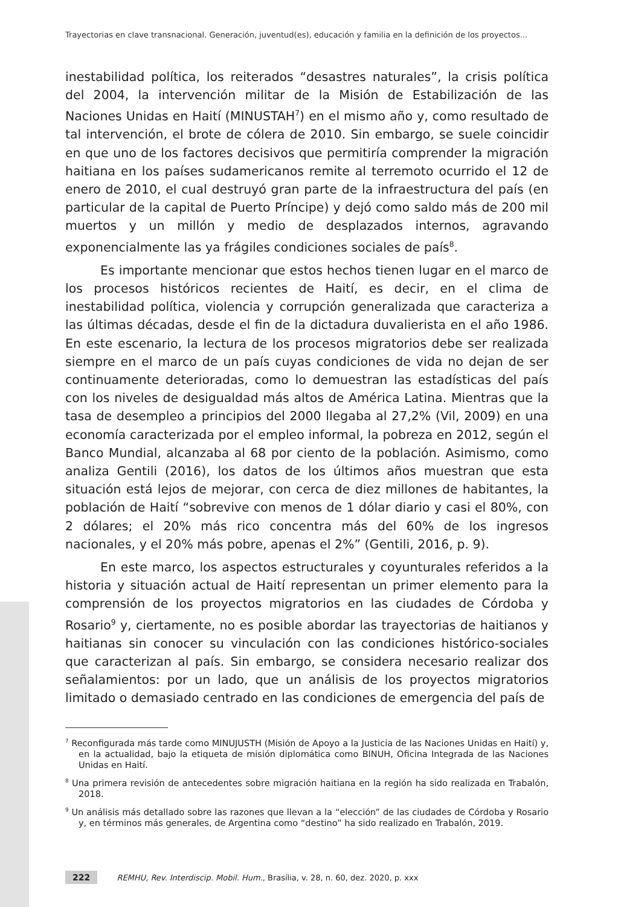Trayectorias en clave transnacional. Generación, juventud(es), educación y familia en la definición de los proyectos...
inestabilidad política, los reiterados “desastres naturales”, la crisis política del 2004, la intervención militar de la Misión de Estabilización de las Naciones Unidas en Haití (MINUSTAH<sup>7</sup>) en el mismo año y, como resultado de tal intervención, el brote de cólera de 2010. Sin embargo, se suele coincidir en que uno de los factores decisivos que permitiría comprender la migración haitiana en los países sudamericanos remite al terremoto ocurrido el 12 de enero de 2010, el cual destruyó gran parte de la infraestructura del país (en particular de la capital de Puerto Príncipe) y dejó como saldo más de 200 mil muertos y un millón y medio de desplazados internos, agravando exponencialmente las ya frágiles condiciones sociales de país<sup>8</sup>.
Es importante mencionar que estos hechos tienen lugar en el marco de los procesos históricos recientes de Haití, es decir, en el clima de inestabilidad política, violencia y corrupción generalizada que caracteriza a las últimas décadas, desde el fin de la dictadura duvalierista en el año 1986. En este escenario, la lectura de los procesos migratorios debe ser realizada siempre en el marco de un país cuyas condiciones de vida no dejan de ser continuamente deterioradas, como lo demuestran las estadísticas del país con los niveles de desigualdad más altos de América Latina. Mientras que la tasa de desempleo a principios del 2000 llegaba al 27,2% (Vil, 2009) en una economía caracterizada por el empleo informal, la pobreza en 2012, según el Banco Mundial, alcanzaba al 68 por ciento de la población. Asimismo, como analiza Gentili (2016), los datos de los últimos años muestran que esta situación está lejos de mejorar, con cerca de diez millones de habitantes, la población de Haití “sobrevive con menos de 1 dólar diario y casi el 80%, con 2 dólares; el 20% más rico concentra más del 60% de los ingresos nacionales, y el 20% más pobre, apenas el 2%” (Gentili, 2016, p. 9).
En este marco, los aspectos estructurales y coyunturales referidos a la historia y situación actual de Haití representan un primer elemento para la comprensión de los proyectos migratorios en las ciudades de Córdoba y Rosario<sup>9</sup> y, ciertamente, no es posible abordar las trayectorias de haitianos y haitianas sin conocer su vinculación con las condiciones histórico-sociales que caracterizan al país. Sin embargo, se considera necesario realizar dos señalamientos: por un lado, que un análisis de los proyectos migratorios limitado o demasiado centrado en las condiciones de emergencia del país de
<sup>7</sup> Reconfigurada más tarde como MINUJUSTH (Misión de Apoyo a la Justicia de las Naciones Unidas en Haití) y, en la actualidad, bajo la etiqueta de misión diplomática como BINUH, Oficina Integrada de las Naciones Unidas en Haití.
<sup>8</sup> Una primera revisión de antecedentes sobre migración haitiana en la región ha sido realizada en Trabalón, 2018.
<sup>9</sup> Un análisis más detallado sobre las razones que llevan a la “elección” de las ciudades de Córdoba y Rosario y, en términos más generales, de Argentina como “destino” ha sido realizado en Trabalón, 2019.
222 REMHU, Rev. Interdiscip. Mobil. Hum., Brasília, v. 28, n. 60, dez. 2020, p. xxx